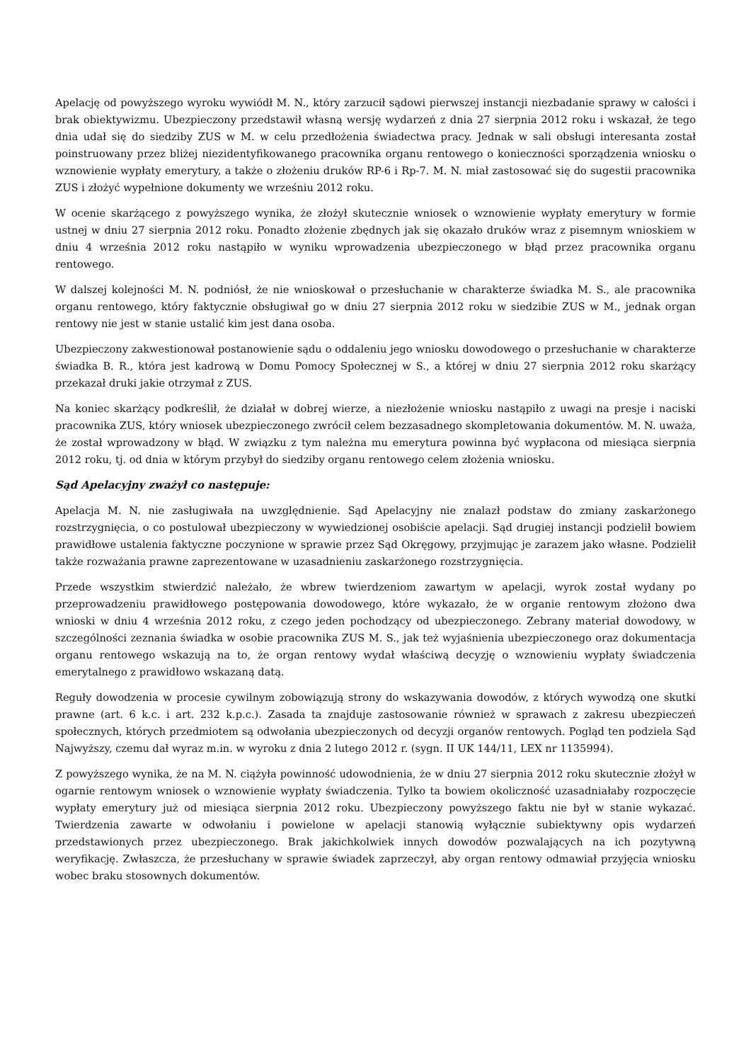Apelację od powyższego wyroku wywiódł M. N., który zarzucił sądowi pierwszej instancji niezbadanie sprawy w całości i brak obiektywizmu. Ubezpieczony przedstawił własną wersję wydarzeń z dnia 27 sierpnia 2012 roku i wskazał, że tego dnia udał się do siedziby ZUS w M. w celu przedłożenia świadectwa pracy. Jednak w sali obsługi interesanta został poinstruowany przez bliżej niezidentyfikowanego pracownika organu rentowego o konieczności sporządzenia wniosku o wznowienie wypłaty emerytury, a także o złożeniu druków RP-6 i Rp-7. M. N. miał zastosować się do sugestii pracownika ZUS i złożyć wypełnione dokumenty we wrześniu 2012 roku.
W ocenie skarżącego z powyższego wynika, że złożył skutecznie wniosek o wznowienie wypłaty emerytury w formie ustnej w dniu 27 sierpnia 2012 roku. Ponadto złożenie zbędnych jak się okazało druków wraz z pisemnym wnioskiem w dniu 4 września 2012 roku nastąpiło w wyniku wprowadzenia ubezpieczonego w błąd przez pracownika organu rentowego.
W dalszej kolejności M. N. podniósł, że nie wnioskował o przesłuchanie w charakterze świadka M. S., ale pracownika organu rentowego, który faktycznie obsługiwał go w dniu 27 sierpnia 2012 roku w siedzibie ZUS w M., jednak organ rentowy nie jest w stanie ustalić kim jest dana osoba.
Ubezpieczony zakwestionował postanowienie sądu o oddaleniu jego wniosku dowodowego o przesłuchanie w charakterze świadka B. R., która jest kadrową w Domu Pomocy Społecznej w S., a której w dniu 27 sierpnia 2012 roku skarżący przekazał druki jakie otrzymał z ZUS.
Na koniec skarżący podkreślił, że działał w dobrej wierze, a niezłożenie wniosku nastąpiło z uwagi na presje i naciski pracownika ZUS, który wniosek ubezpieczonego zwrócił celem bezzasadnego skompletowania dokumentów. M. N. uważa, że został wprowadzony w błąd. W związku z tym należna mu emerytura powinna być wypłacona od miesiąca sierpnia 2012 roku, tj. od dnia w którym przybył do siedziby organu rentowego celem złożenia wniosku.
Sąd Apelacyjny zważył co następuje:
Apelacja M. N. nie zasługiwała na uwzględnienie. Sąd Apelacyjny nie znalazł podstaw do zmiany zaskarżonego rozstrzygnięcia, o co postulował ubezpieczony w wywiedzionej osobiście apelacji. Sąd drugiej instancji podzielił bowiem prawidłowe ustalenia faktyczne poczynione w sprawie przez Sąd Okręgowy, przyjmując je zarazem jako własne. Podzielił także rozważania prawne zaprezentowane w uzasadnieniu zaskarżonego rozstrzygnięcia.
Przede wszystkim stwierdzić należało, że wbrew twierdzeniom zawartym w apelacji, wyrok został wydany po przeprowadzeniu prawidłowego postępowania dowodowego, które wykazało, że w organie rentowym złożono dwa wnioski w dniu 4 września 2012 roku, z czego jeden pochodzący od ubezpieczonego. Zebrany materiał dowodowy, w szczególności zeznania świadka w osobie pracownika ZUS M. S., jak też wyjaśnienia ubezpieczonego oraz dokumentacja organu rentowego wskazują na to, że organ rentowy wydał właściwą decyzję o wznowieniu wypłaty świadczenia emerytalnego z prawidłowo wskazaną datą.
Reguły dowodzenia w procesie cywilnym zobowiązują strony do wskazywania dowodów, z których wywodzą one skutki prawne (art. 6 k.c. i art. 232 k.p.c.). Zasada ta znajduje zastosowanie również w sprawach z zakresu ubezpieczeń społecznych, których przedmiotem są odwołania ubezpieczonych od decyzji organów rentowych. Pogląd ten podziela Sąd Najwyższy, czemu dał wyraz m.in. w wyroku z dnia 2 lutego 2012 r. (sygn. II UK 144/11, LEX nr 1135994).
Z powyższego wynika, że na M. N. ciążyła powinność udowodnienia, że w dniu 27 sierpnia 2012 roku skutecznie złożył w ogarnie rentowym wniosek o wznowienie wypłaty świadczenia. Tylko ta bowiem okoliczność uzasadniałaby rozpoczęcie wypłaty emerytury już od miesiąca sierpnia 2012 roku. Ubezpieczony powyższego faktu nie był w stanie wykazać. Twierdzenia zawarte w odwołaniu i powielone w apelacji stanowią wyłącznie subiektywny opis wydarzeń przedstawionych przez ubezpieczonego. Brak jakichkolwiek innych dowodów pozwalających na ich pozytywną weryfikację. Zwłaszcza, że przesłuchany w sprawie świadek zaprzeczył, aby organ rentowy odmawiał przyjęcia wniosku wobec braku stosownych dokumentów.